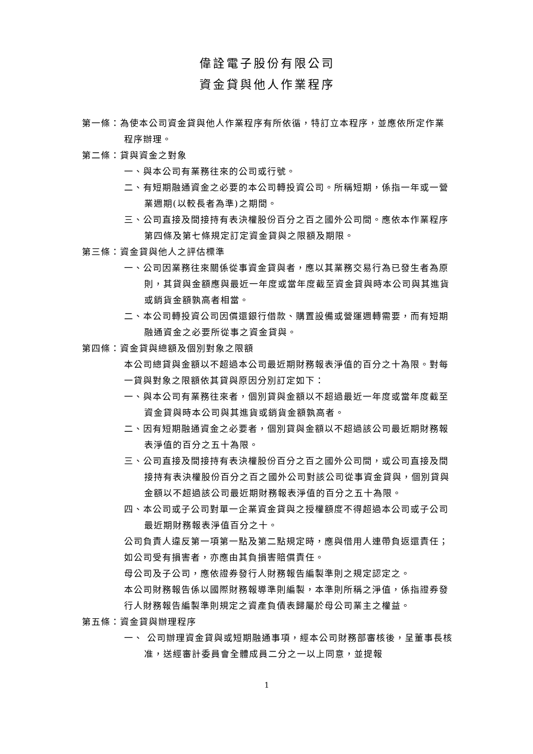偉詮電子股份有限公司
資金貸與他人作業程序
第一條：為使本公司資金貸與他人作業程序有所依循，特訂立本程序，並應依所定作業程序辦理。
第二條：貸與資金之對象
一、與本公司有業務往來的公司或行號。
二、有短期融通資金之必要的本公司轉投資公司。所稱短期，係指一年或一營業週期(以較長者為準)之期間。
三、公司直接及間接持有表決權股份百分之百之國外公司間。應依本作業程序第四條及第七條規定訂定資金貸與之限額及期限。
第三條：資金貸與他人之評估標準
一、公司因業務往來關係從事資金貸與者，應以其業務交易行為已發生者為原則，其貸與金額應與最近一年度或當年度截至資金貸與時本公司與其進貨或銷貨金額孰高者相當。
二、本公司轉投資公司因償還銀行借款、購置設備或營運週轉需要，而有短期融通資金之必要所從事之資金貸與。
第四條：資金貸與總額及個別對象之限額
本公司總貸與金額以不超過本公司最近期財務報表淨值的百分之十為限。對每一貸與對象之限額依其貸與原因分別訂定如下：
一、與本公司有業務往來者，個別貸與金額以不超過最近一年度或當年度截至資金貸與時本公司與其進貨或銷貨金額孰高者。
二、因有短期融通資金之必要者，個別貸與金額以不超過該公司最近期財務報表淨值的百分之五十為限。
三、公司直接及間接持有表決權股份百分之百之國外公司間，或公司直接及間接持有表決權股份百分之百之國外公司對該公司從事資金貸與，個別貸與金額以不超過該公司最近期財務報表淨值的百分之五十為限。
四、本公司或子公司對單一企業資金貸與之授權額度不得超過本公司或子公司最近期財務報表淨值百分之十。
公司負責人違反第一項第一點及第二點規定時，應與借用人連帶負返還責任；如公司受有損害者，亦應由其負損害賠償責任。
母公司及子公司，應依證券發行人財務報告編製準則之規定認定之。
本公司財務報告係以國際財務報導準則編製，本準則所稱之淨值，係指證券發行人財務報告編製準則規定之資產負債表歸屬於母公司業主之權益。
第五條：資金貸與辦理程序
一、 公司辦理資金貸與或短期融通事項，經本公司財務部審核後，呈董事長核准，送經審計委員會全體成員二分之一以上同意，並提報
1